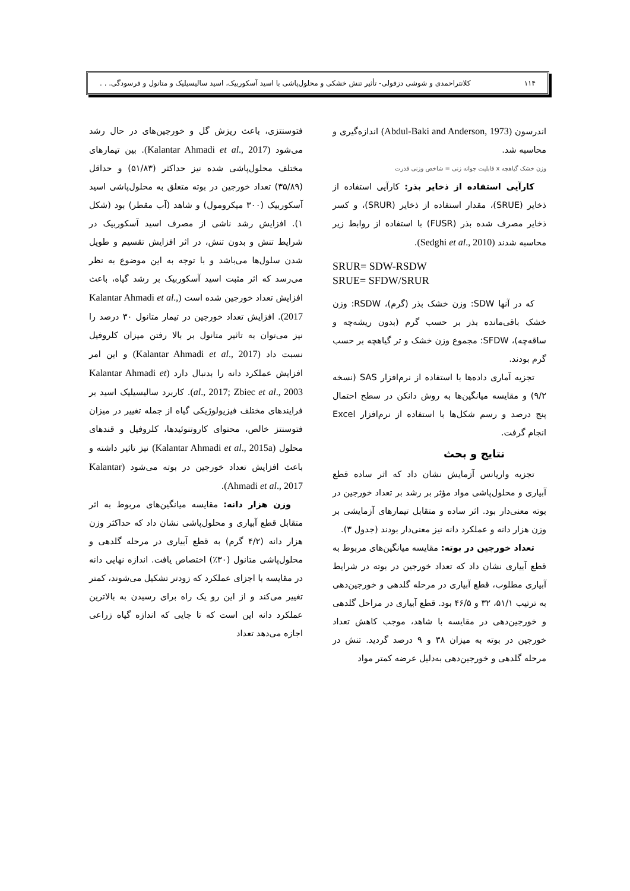۱۱۴ کلانتراحمدی و شوشی دزفولی- تأثیر تنش خشکی و محلول‌پاشی با اسید آسکوربیک، اسید سالیسیلیک و متانول و فرسودگی. . .
اندرسون (Abdul-Baki and Anderson, 1973) اندازه‌گیری و محاسبه شد.
وزن خشک گیاهچه x قابلیت جوانه زنی = شاخص وزنی قدرت
کارآیی استفاده از ذخایر بذر: کارآیی استفاده از ذخایر (SRUE)، مقدار استفاده از ذخایر (SRUR)، و کسر ذخایر مصرف شده بذر (FUSR) با استفاده از روابط زیر محاسبه شدند (Sedghi et al., 2010).
SRUR= SDW-RSDW
SRUE= SFDW/SRUR
که در آنها SDW: وزن خشک بذر (گرم)، RSDW: وزن خشک باقی‌مانده بذر بر حسب گرم (بدون ریشه‌چه و ساقه‌چه)، SFDW: مجموع وزن خشک و تر گیاهچه بر حسب گرم بودند.
تجزیه آماری داده‌ها با استفاده از نرم‌افزار SAS (نسخه ۹/۲) و مقایسه میانگین‌ها به روش دانکن در سطح احتمال پنج درصد و رسم شکل‌ها با استفاده از نرم‌افزار Excel انجام گرفت.
نتایج و بحث
تجزیه واریانس آزمایش نشان داد که اثر ساده قطع آبیاری و محلول‌پاشی مواد مؤثر بر رشد بر تعداد خورجین در بوته معنی‌دار بود. اثر ساده و متقابل تیمارهای آزمایشی بر وزن هزار دانه و عملکرد دانه نیز معنی‌دار بودند (جدول ۳).
تعداد خورجین در بوته: مقایسه میانگین‌های مربوط به قطع آبیاری نشان داد که تعداد خورجین در بوته در شرایط آبیاری مطلوب، قطع آبیاری در مرحله گلدهی و خورجین‌دهی به ترتیب ۵۱/۱، ۳۲ و ۴۶/۵ بود. قطع آبیاری در مراحل گلدهی و خورجین‌دهی در مقایسه با شاهد، موجب کاهش تعداد خورجین در بوته به میزان ۳۸ و ۹ درصد گردید. تنش در مرحله گلدهی و خورجین‌دهی به‌دلیل عرضه کمتر مواد
فتوسنتزی، باعث ریزش گل و خورجین‌های در حال رشد می‌شود (Kalantar Ahmadi et al., 2017). بین تیمارهای مختلف محلول‌پاشی شده نیز حداکثر (۵۱/۸۳) و حداقل (۳۵/۸۹) تعداد خورجین در بوته متعلق به محلول‌پاشی اسید آسکوربیک (۳۰۰ میکرومول) و شاهد (آب مقطر) بود (شکل ۱). افزایش رشد ناشی از مصرف اسید آسکوربیک در شرایط تنش و بدون تنش، در اثر افزایش تقسیم و طویل شدن سلول‌ها می‌باشد و با توجه به این موضوع به نظر می‌رسد که اثر مثبت اسید آسکوربیک بر رشد گیاه، باعث افزایش تعداد خورجین شده است (Kalantar Ahmadi et al., 2017). افزایش تعداد خورجین در تیمار متانول ۳۰ درصد را نیز می‌توان به تاثیر متانول بر بالا رفتن میزان کلروفیل نسبت داد (Kalantar Ahmadi et al., 2017) و این امر افزایش عملکرد دانه را بدنبال دارد (Kalantar Ahmadi et al., 2017; Zbiec et al., 2003). کاربرد سالیسیلیک اسید بر فرایندهای مختلف فیزیولوژیکی گیاه از جمله تغییر در میزان فتوسنتز خالص، محتوای کاروتنوئیدها، کلروفیل و قندهای محلول (Kalantar Ahmadi et al., 2015a) نیز تاثیر داشته و باعث افزایش تعداد خورجین در بوته می‌شود (Kalantar Ahmadi et al., 2017).
وزن هزار دانه: مقایسه میانگین‌های مربوط به اثر متقابل قطع آبیاری و محلول‌پاشی نشان داد که حداکثر وزن هزار دانه (۴/۲ گرم) به قطع آبیاری در مرحله گلدهی و محلول‌پاشی متانول (۳۰٪) اختصاص یافت. اندازه نهایی دانه در مقایسه با اجزای عملکرد که زودتر تشکیل می‌شوند، کمتر تغییر می‌کند و از این رو یک راه برای رسیدن به بالاترین عملکرد دانه این است که تا جایی که اندازه گیاه زراعی اجازه می‌دهد تعداد